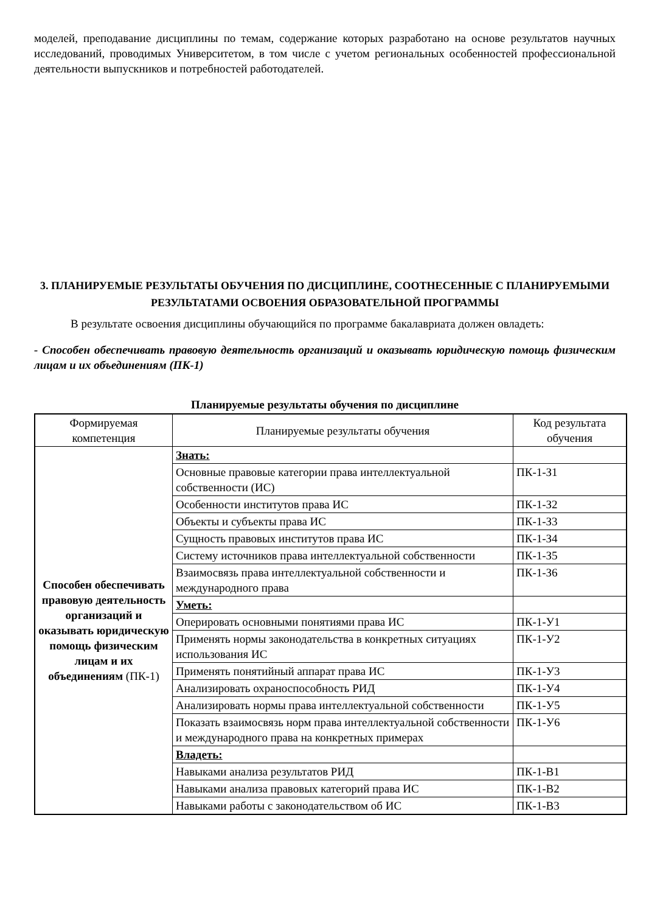моделей, преподавание дисциплины по темам, содержание которых разработано на основе результатов научных исследований, проводимых Университетом, в том числе с учетом региональных особенностей профессиональной деятельности выпускников и потребностей работодателей.
3. ПЛАНИРУЕМЫЕ РЕЗУЛЬТАТЫ ОБУЧЕНИЯ ПО ДИСЦИПЛИНЕ, СООТНЕСЕННЫЕ С ПЛАНИРУЕМЫМИ РЕЗУЛЬТАТАМИ ОСВОЕНИЯ ОБРАЗОВАТЕЛЬНОЙ ПРОГРАММЫ
В результате освоения дисциплины обучающийся по программе бакалавриата должен овладеть:
- Способен обеспечивать правовую деятельность организаций и оказывать юридическую помощь физическим лицам и их объединениям (ПК-1)
Планируемые результаты обучения по дисциплине
| Формируемая компетенция | Планируемые результаты обучения | Код результата обучения |
| --- | --- | --- |
| Способен обеспечивать правовую деятельность организаций и оказывать юридическую помощь физическим лицам и их объединениям (ПК-1) | Знать: | |
| | Основные правовые категории права интеллектуальной собственности (ИС) | ПК-1-З1 |
| | Особенности институтов права ИС | ПК-1-З2 |
| | Объекты и субъекты права ИС | ПК-1-З3 |
| | Сущность правовых институтов права ИС | ПК-1-З4 |
| | Систему источников права интеллектуальной собственности | ПК-1-З5 |
| | Взаимосвязь права интеллектуальной собственности и международного права | ПК-1-З6 |
| | Уметь: | |
| | Оперировать основными понятиями права ИС | ПК-1-У1 |
| | Применять нормы законодательства в конкретных ситуациях использования ИС | ПК-1-У2 |
| | Применять понятийный аппарат права ИС | ПК-1-У3 |
| | Анализировать охраноспособность РИД | ПК-1-У4 |
| | Анализировать нормы права интеллектуальной собственности | ПК-1-У5 |
| | Показать взаимосвязь норм права интеллектуальной собственности и международного права на конкретных примерах | ПК-1-У6 |
| | Владеть: | |
| | Навыками анализа результатов РИД | ПК-1-В1 |
| | Навыками анализа правовых категорий права ИС | ПК-1-В2 |
| | Навыками работы с законодательством об ИС | ПК-1-В3 |